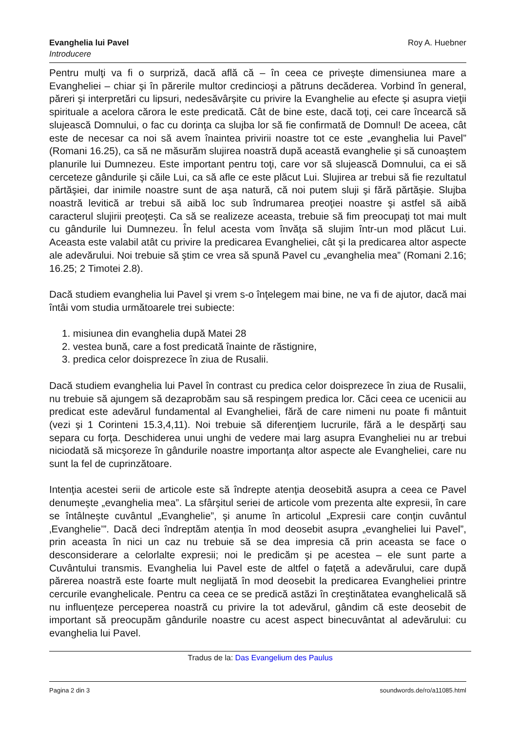Evanghelia lui Pavel
Introducere
Roy A. Huebner
Pentru mulţi va fi o surpriză, dacă află că – în ceea ce priveşte dimensiunea mare a Evangheliei – chiar şi în părerile multor credincioşi a pătruns decăderea. Vorbind în general, păreri şi interpretări cu lipsuri, nedesăvârşite cu privire la Evanghelie au efecte şi asupra vieţii spirituale a acelora cărora le este predicată. Cât de bine este, dacă toţi, cei care încearcă să slujească Domnului, o fac cu dorinţa ca slujba lor să fie confirmată de Domnul! De aceea, cât este de necesar ca noi să avem înaintea privirii noastre tot ce este „evanghelia lui Pavel” (Romani 16.25), ca să ne măsurăm slujirea noastră după această evanghelie şi să cunoaştem planurile lui Dumnezeu. Este important pentru toţi, care vor să slujească Domnului, ca ei să cerceteze gândurile şi căile Lui, ca să afle ce este plăcut Lui. Slujirea ar trebui să fie rezultatul părtăşiei, dar inimile noastre sunt de aşa natură, că noi putem sluji şi fără părtăşie. Slujba noastră levitică ar trebui să aibă loc sub îndrumarea preoţiei noastre şi astfel să aibă caracterul slujirii preoţeşti. Ca să se realizeze aceasta, trebuie să fim preocupaţi tot mai mult cu gândurile lui Dumnezeu. În felul acesta vom învăţa să slujim într-un mod plăcut Lui. Aceasta este valabil atât cu privire la predicarea Evangheliei, cât şi la predicarea altor aspecte ale adevărului. Noi trebuie să ştim ce vrea să spună Pavel cu „evanghelia mea” (Romani 2.16; 16.25; 2 Timotei 2.8).
Dacă studiem evanghelia lui Pavel şi vrem s-o înţelegem mai bine, ne va fi de ajutor, dacă mai întâi vom studia următoarele trei subiecte:
1. misiunea din evanghelia după Matei 28
2. vestea bună, care a fost predicată înainte de răstignire,
3. predica celor doisprezece în ziua de Rusalii.
Dacă studiem evanghelia lui Pavel în contrast cu predica celor doisprezece în ziua de Rusalii, nu trebuie să ajungem să dezaprobăm sau să respingem predica lor. Căci ceea ce ucenicii au predicat este adevărul fundamental al Evangheliei, fără de care nimeni nu poate fi mântuit (vezi şi 1 Corinteni 15.3,4,11). Noi trebuie să diferenţiem lucrurile, fără a le despărţi sau separa cu forţa. Deschiderea unui unghi de vedere mai larg asupra Evangheliei nu ar trebui niciodată să micşoreze în gândurile noastre importanţa altor aspecte ale Evangheliei, care nu sunt la fel de cuprinzătoare.
Intenţia acestei serii de articole este să îndrepte atenţia deosebită asupra a ceea ce Pavel denumeşte „evanghelia mea”. La sfârşitul seriei de articole vom prezenta alte expresii, în care se întâlneşte cuvântul „Evanghelie”, şi anume în articolul „Expresii care conţin cuvântul ‚Evanghelie’”. Dacă deci îndreptăm atenţia în mod deosebit asupra „evangheliei lui Pavel”, prin aceasta în nici un caz nu trebuie să se dea impresia că prin aceasta se face o desconsiderare a celorlalte expresii; noi le predicăm şi pe acestea – ele sunt parte a Cuvântului transmis. Evanghelia lui Pavel este de altfel o faţetă a adevărului, care după părerea noastră este foarte mult neglijată în mod deosebit la predicarea Evangheliei printre cercurile evanghelicale. Pentru ca ceea ce se predică astăzi în creştinătatea evanghelicală să nu influenţeze perceperea noastră cu privire la tot adevărul, gândim că este deosebit de important să preocupăm gândurile noastre cu acest aspect binecuvântat al adevărului: cu evanghelia lui Pavel.
Tradus de la: Das Evangelium des Paulus
Pagina 2 din 3 soundwords.de/ro/a11085.html